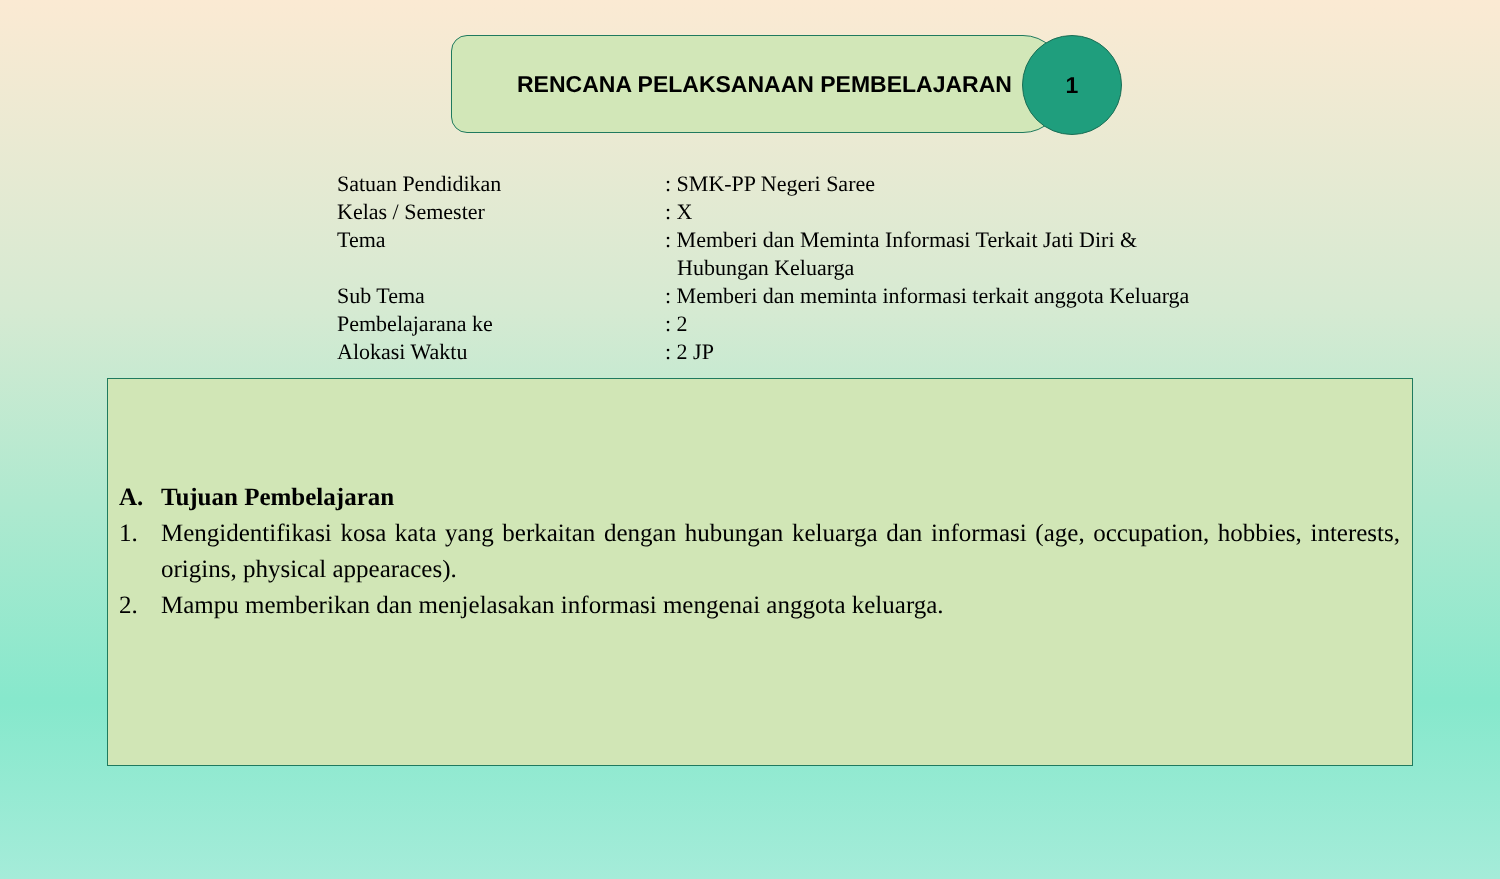RENCANA PELAKSANAAN PEMBELAJARAN
1
Satuan Pendidikan : SMK-PP Negeri Saree
Kelas / Semester : X
Tema : Memberi dan Meminta Informasi Terkait Jati Diri & Hubungan Keluarga
Sub Tema : Memberi dan meminta informasi terkait anggota Keluarga
Pembelajarana ke : 2
Alokasi Waktu : 2 JP
A. Tujuan Pembelajaran
1. Mengidentifikasi kosa kata yang berkaitan dengan hubungan keluarga dan informasi (age, occupation, hobbies, interests, origins, physical appearaces).
2. Mampu memberikan dan menjelasakan informasi mengenai anggota keluarga.